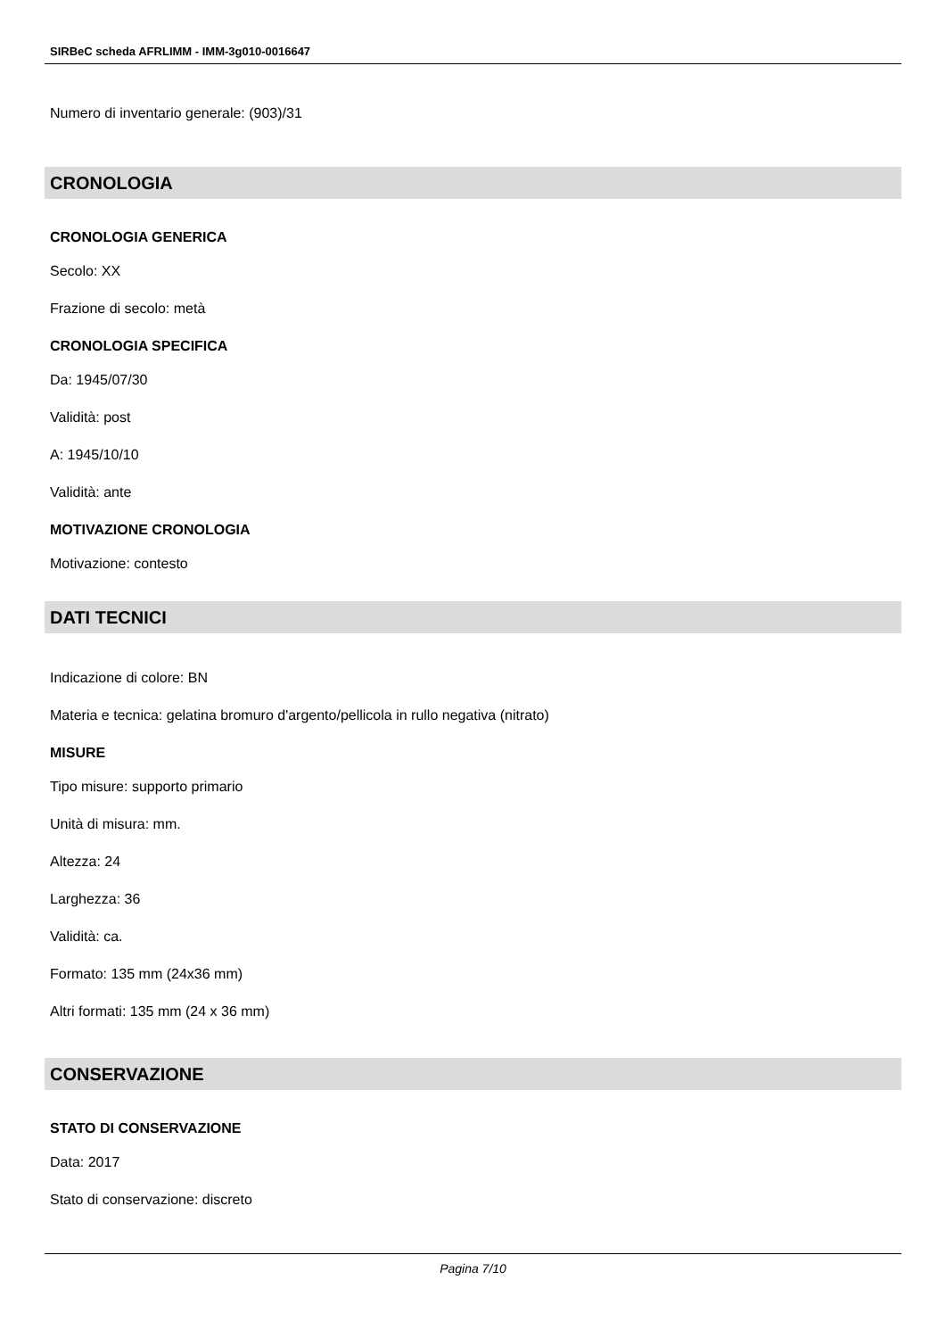SIRBeC scheda AFRLIMM - IMM-3g010-0016647
Numero di inventario generale: (903)/31
CRONOLOGIA
CRONOLOGIA GENERICA
Secolo: XX
Frazione di secolo: metà
CRONOLOGIA SPECIFICA
Da: 1945/07/30
Validità: post
A: 1945/10/10
Validità: ante
MOTIVAZIONE CRONOLOGIA
Motivazione: contesto
DATI TECNICI
Indicazione di colore: BN
Materia e tecnica: gelatina bromuro d'argento/pellicola in rullo negativa (nitrato)
MISURE
Tipo misure: supporto primario
Unità di misura: mm.
Altezza: 24
Larghezza: 36
Validità: ca.
Formato: 135 mm (24x36 mm)
Altri formati: 135 mm (24 x 36 mm)
CONSERVAZIONE
STATO DI CONSERVAZIONE
Data: 2017
Stato di conservazione: discreto
Pagina 7/10